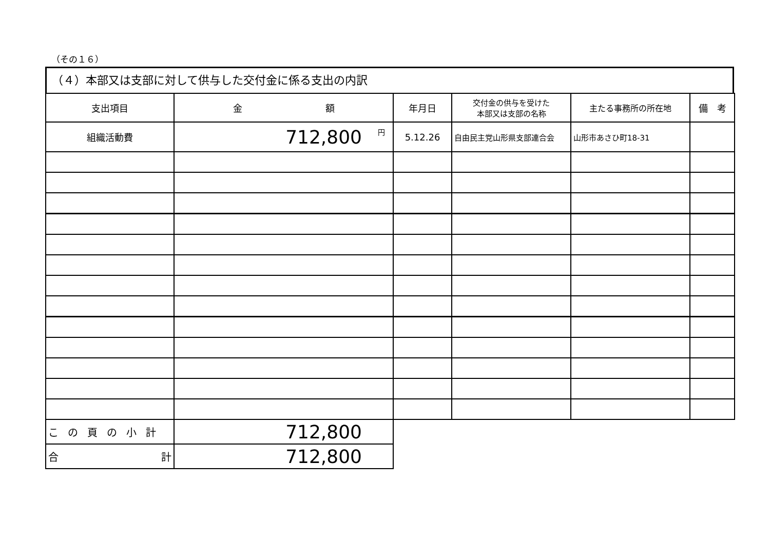（その１６）
（４）本部又は支部に対して供与した交付金に係る支出の内訳
| 支出項目 | 金 額 | 年月日 | 交付金の供与を受けた 本部又は支部の名称 | 主たる事務所の所在地 | 備 考 |
| --- | --- | --- | --- | --- | --- |
| 組織活動費 | 円 712,800 | 5.12.26 | 自由民主党山形県支部連合会 | 山形市あさひ町18-31 | |
| この頁の小計 | 712,800 | | | | |
| 合 計 | 712,800 | | | | |